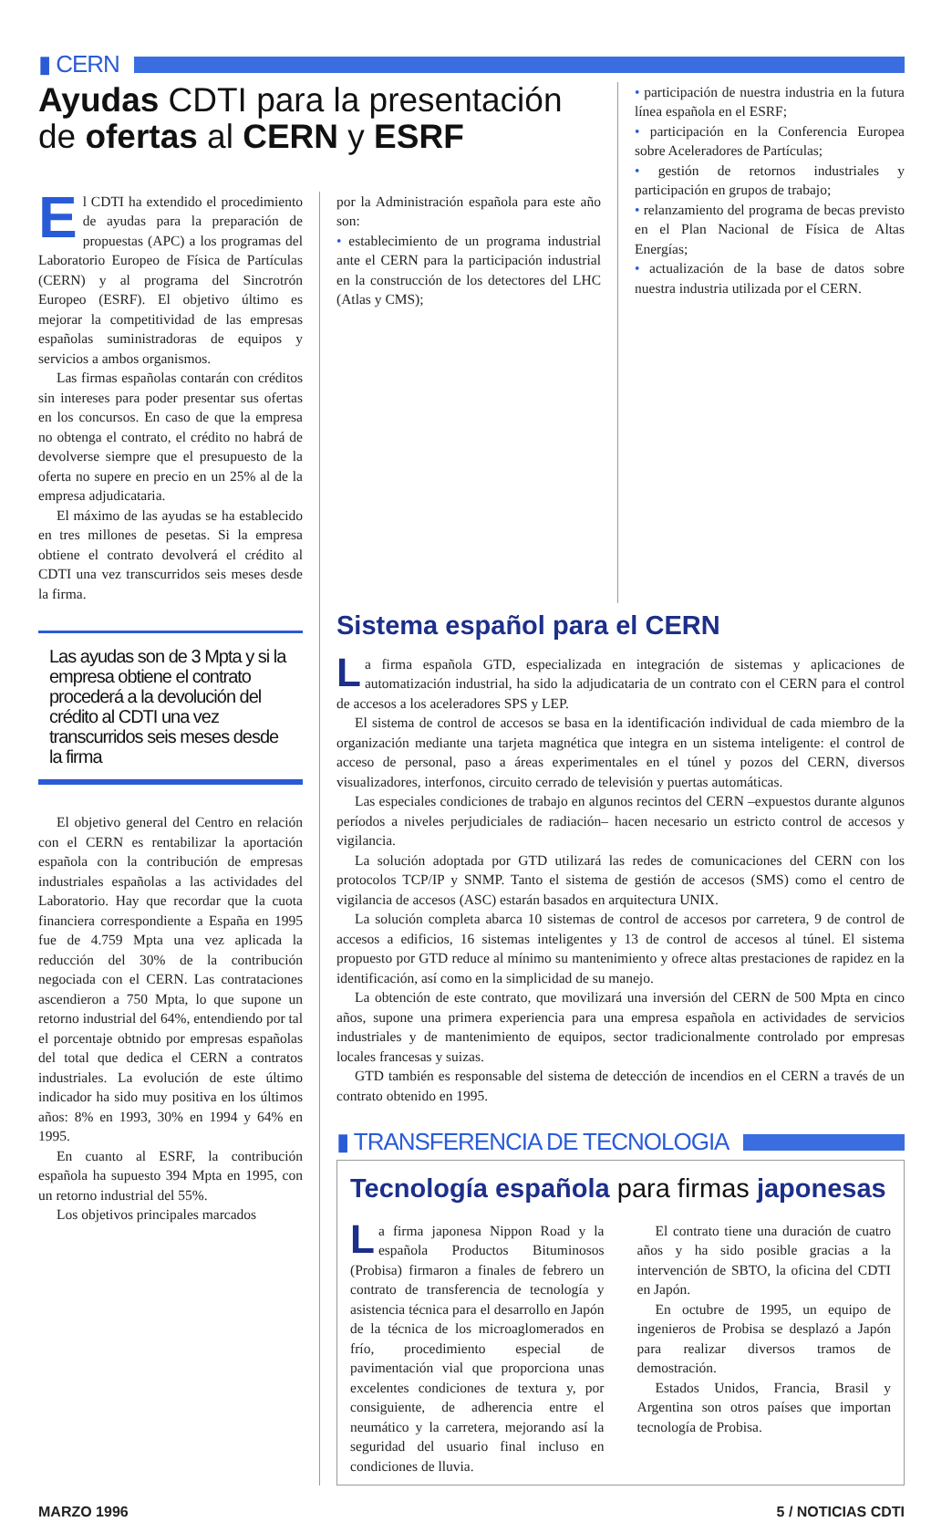▮ CERN
Ayudas CDTI para la presentación de ofertas al CERN y ESRF
El CDTI ha extendido el procedimiento de ayudas para la preparación de propuestas (APC) a los programas del Laboratorio Europeo de Física de Partículas (CERN) y al programa del Sincrotrón Europeo (ESRF). El objetivo último es mejorar la competitividad de las empresas españolas suministradoras de equipos y servicios a ambos organismos.
Las firmas españolas contarán con créditos sin intereses para poder presentar sus ofertas en los concursos. En caso de que la empresa no obtenga el contrato, el crédito no habrá de devolverse siempre que el presupuesto de la oferta no supere en precio en un 25% al de la empresa adjudicataria.
El máximo de las ayudas se ha establecido en tres millones de pesetas. Si la empresa obtiene el contrato devolverá el crédito al CDTI una vez transcurridos seis meses desde la firma.
por la Administración española para este año son:
• establecimiento de un programa industrial ante el CERN para la participación industrial en la construcción de los detectores del LHC (Atlas y CMS);
• participación de nuestra industria en la futura línea española en el ESRF;
• participación en la Conferencia Europea sobre Aceleradores de Partículas;
• gestión de retornos industriales y participación en grupos de trabajo;
• relanzamiento del programa de becas previsto en el Plan Nacional de Física de Altas Energías;
• actualización de la base de datos sobre nuestra industria utilizada por el CERN.
Las ayudas son de 3 Mpta y si la empresa obtiene el contrato procederá a la devolución del crédito al CDTI una vez transcurridos seis meses desde la firma
El objetivo general del Centro en relación con el CERN es rentabilizar la aportación española con la contribución de empresas industriales españolas a las actividades del Laboratorio. Hay que recordar que la cuota financiera correspondiente a España en 1995 fue de 4.759 Mpta una vez aplicada la reducción del 30% de la contribución negociada con el CERN. Las contrataciones ascendieron a 750 Mpta, lo que supone un retorno industrial del 64%, entendiendo por tal el porcentaje obtnido por empresas españolas del total que dedica el CERN a contratos industriales. La evolución de este último indicador ha sido muy positiva en los últimos años: 8% en 1993, 30% en 1994 y 64% en 1995.
En cuanto al ESRF, la contribución española ha supuesto 394 Mpta en 1995, con un retorno industrial del 55%.
Los objetivos principales marcados
Sistema español para el CERN
La firma española GTD, especializada en integración de sistemas y aplicaciones de automatización industrial, ha sido la adjudicataria de un contrato con el CERN para el control de accesos a los aceleradores SPS y LEP.
El sistema de control de accesos se basa en la identificación individual de cada miembro de la organización mediante una tarjeta magnética que integra en un sistema inteligente: el control de acceso de personal, paso a áreas experimentales en el túnel y pozos del CERN, diversos visualizadores, interfonos, circuito cerrado de televisión y puertas automáticas.
Las especiales condiciones de trabajo en algunos recintos del CERN –expuestos durante algunos períodos a niveles perjudiciales de radiación– hacen necesario un estricto control de accesos y vigilancia.
La solución adoptada por GTD utilizará las redes de comunicaciones del CERN con los protocolos TCP/IP y SNMP. Tanto el sistema de gestión de accesos (SMS) como el centro de vigilancia de accesos (ASC) estarán basados en arquitectura UNIX.
La solución completa abarca 10 sistemas de control de accesos por carretera, 9 de control de accesos a edificios, 16 sistemas inteligentes y 13 de control de accesos al túnel. El sistema propuesto por GTD reduce al mínimo su mantenimiento y ofrece altas prestaciones de rapidez en la identificación, así como en la simplicidad de su manejo.
La obtención de este contrato, que movilizará una inversión del CERN de 500 Mpta en cinco años, supone una primera experiencia para una empresa española en actividades de servicios industriales y de mantenimiento de equipos, sector tradicionalmente controlado por empresas locales francesas y suizas.
GTD también es responsable del sistema de detección de incendios en el CERN a través de un contrato obtenido en 1995.
▮ TRANSFERENCIA DE TECNOLOGIA
Tecnología española para firmas japonesas
La firma japonesa Nippon Road y la española Productos Bituminosos (Probisa) firmaron a finales de febrero un contrato de transferencia de tecnología y asistencia técnica para el desarrollo en Japón de la técnica de los microaglomerados en frío, procedimiento especial de pavimentación vial que proporciona unas excelentes condiciones de textura y, por consiguiente, de adherencia entre el neumático y la carretera, mejorando así la seguridad del usuario final incluso en condiciones de lluvia.
El contrato tiene una duración de cuatro años y ha sido posible gracias a la intervención de SBTO, la oficina del CDTI en Japón.
En octubre de 1995, un equipo de ingenieros de Probisa se desplazó a Japón para realizar diversos tramos de demostración.
Estados Unidos, Francia, Brasil y Argentina son otros países que importan tecnología de Probisa.
MARZO 1996 5 / NOTICIAS CDTI